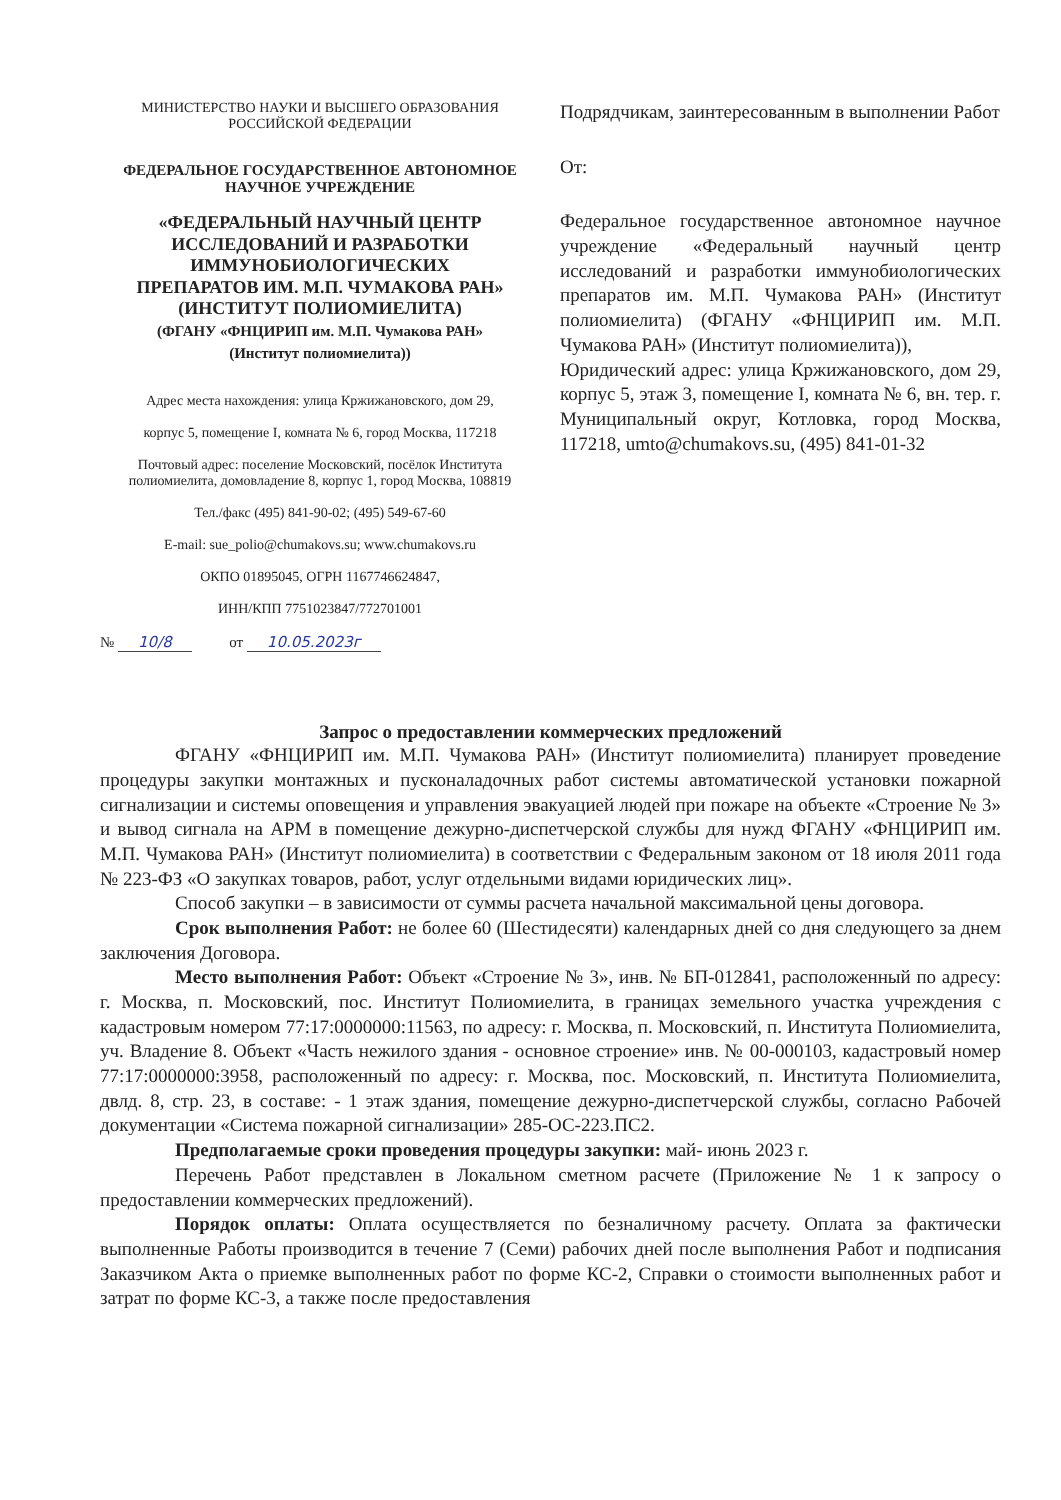МИНИСТЕРСТВО НАУКИ И ВЫСШЕГО ОБРАЗОВАНИЯ
РОССИЙСКОЙ ФЕДЕРАЦИИ
ФЕДЕРАЛЬНОЕ ГОСУДАРСТВЕННОЕ АВТОНОМНОЕ
НАУЧНОЕ УЧРЕЖДЕНИЕ
«ФЕДЕРАЛЬНЫЙ НАУЧНЫЙ ЦЕНТР
ИССЛЕДОВАНИЙ И РАЗРАБОТКИ
ИММУНОБИОЛОГИЧЕСКИХ
ПРЕПАРАТОВ ИМ. М.П. ЧУМАКОВА РАН»
(ИНСТИТУТ ПОЛИОМИЕЛИТА)
(ФГАНУ «ФНЦИРИП им. М.П. Чумакова РАН»
(Институт полиомиелита))
Адрес места нахождения: улица Кржижановского, дом 29,
корпус 5, помещение I, комната № 6, город Москва, 117218
Почтовый адрес: поселение Московский, посёлок Института
полиомиелита, домовладение 8, корпус 1, город Москва, 108819
Тел./факс (495) 841-90-02; (495) 549-67-60
E-mail: sue_polio@chumakovs.su; www.chumakovs.ru
ОКПО 01895045, ОГРН 1167746624847,
ИНН/КПП 7751023847/772701001
№ 10/8 от 10.05.2023г
Подрядчикам, заинтересованным в выполнении Работ
От:
Федеральное государственное автономное научное учреждение «Федеральный научный центр исследований и разработки иммунобиологических препаратов им. М.П. Чумакова РАН» (Институт полиомиелита) (ФГАНУ «ФНЦИРИП им. М.П. Чумакова РАН» (Институт полиомиелита)),
Юридический адрес: улица Кржижановского, дом 29, корпус 5, этаж 3, помещение I, комната № 6, вн. тер. г. Муниципальный округ, Котловка, город Москва, 117218, umto@chumakovs.su, (495) 841-01-32
Запрос о предоставлении коммерческих предложений
ФГАНУ «ФНЦИРИП им. М.П. Чумакова РАН» (Институт полиомиелита) планирует проведение процедуры закупки монтажных и пусконаладочных работ системы автоматической установки пожарной сигнализации и системы оповещения и управления эвакуацией людей при пожаре на объекте «Строение № 3» и вывод сигнала на АРМ в помещение дежурно-диспетчерской службы для нужд ФГАНУ «ФНЦИРИП им. М.П. Чумакова РАН» (Институт полиомиелита) в соответствии с Федеральным законом от 18 июля 2011 года № 223-ФЗ «О закупках товаров, работ, услуг отдельными видами юридических лиц».
Способ закупки – в зависимости от суммы расчета начальной максимальной цены договора.
Срок выполнения Работ: не более 60 (Шестидесяти) календарных дней со дня следующего за днем заключения Договора.
Место выполнения Работ: Объект «Строение № 3», инв. № БП-012841, расположенный по адресу: г. Москва, п. Московский, пос. Институт Полиомиелита, в границах земельного участка учреждения с кадастровым номером 77:17:0000000:11563, по адресу: г. Москва, п. Московский, п. Института Полиомиелита, уч. Владение 8. Объект «Часть нежилого здания - основное строение» инв. № 00-000103, кадастровый номер 77:17:0000000:3958, расположенный по адресу: г. Москва, пос. Московский, п. Института Полиомиелита, двлд. 8, стр. 23, в составе: - 1 этаж здания, помещение дежурно-диспетчерской службы, согласно Рабочей документации «Система пожарной сигнализации» 285-ОС-223.ПС2.
Предполагаемые сроки проведения процедуры закупки: май- июнь 2023 г.
Перечень Работ представлен в Локальном сметном расчете (Приложение № 1 к запросу о предоставлении коммерческих предложений).
Порядок оплаты: Оплата осуществляется по безналичному расчету. Оплата за фактически выполненные Работы производится в течение 7 (Семи) рабочих дней после выполнения Работ и подписания Заказчиком Акта о приемке выполненных работ по форме КС-2, Справки о стоимости выполненных работ и затрат по форме КС-3, а также после предоставления